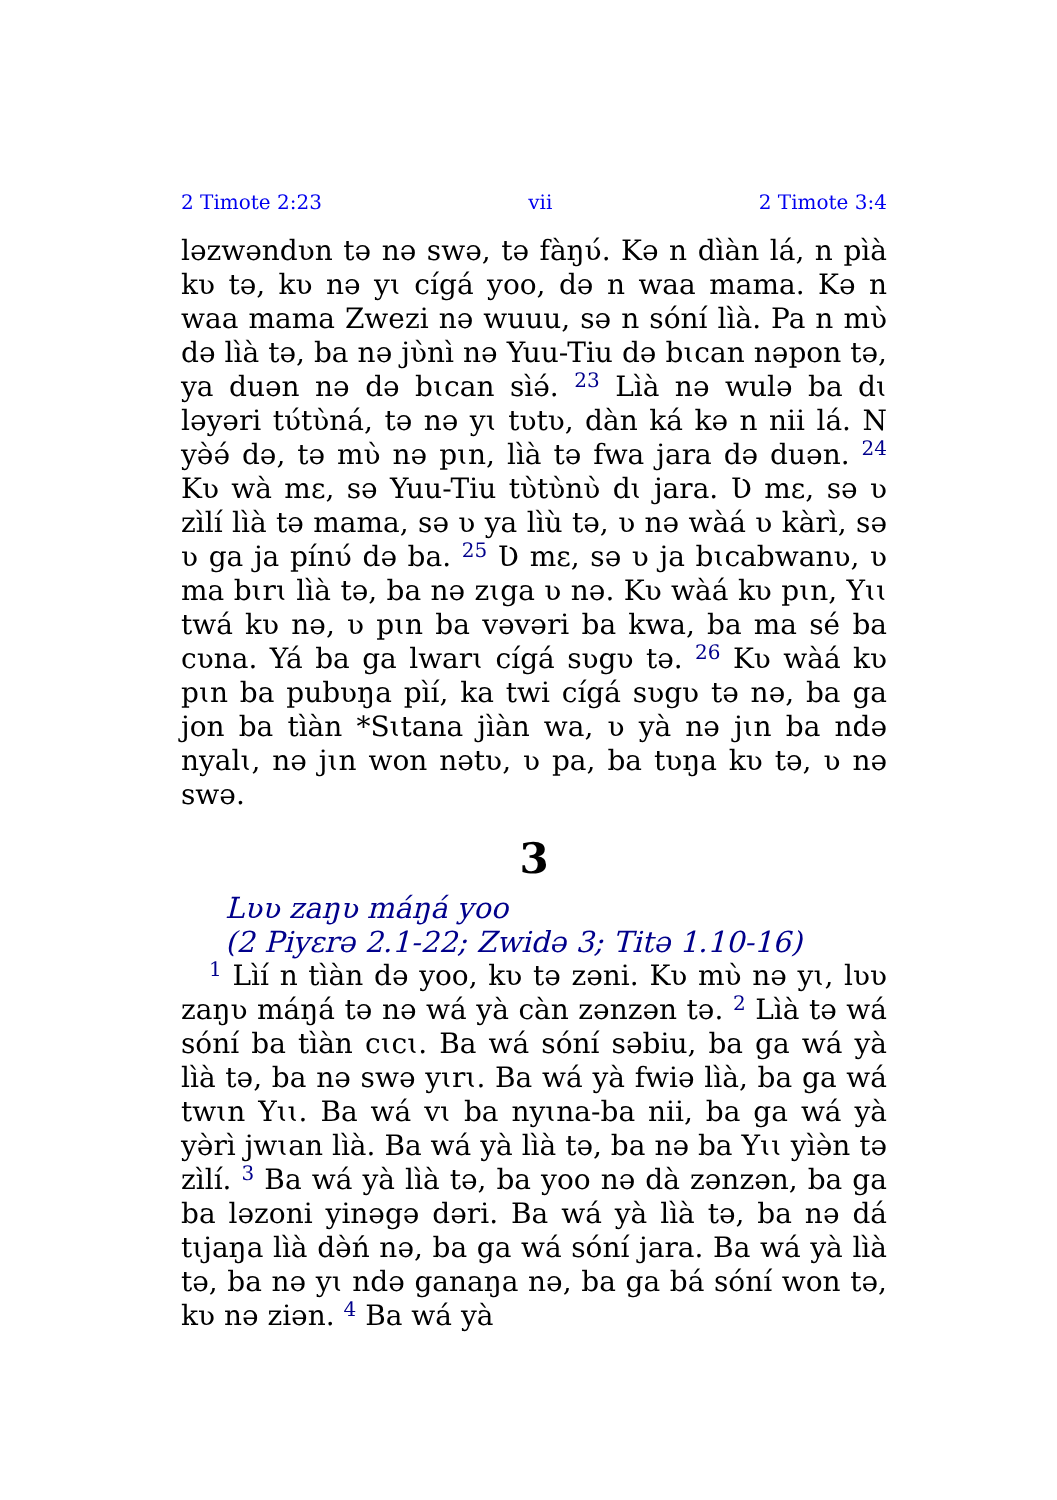2 Timote 2:23 vii 2 Timote 3:4
ləzwəndʋn tə nə swə, tə fàŋʋ́. Kə n dìàn lá, n pìà kʋ tə, kʋ nə yɩ cígá yoo, də n waa mama. Kə n waa mama Zwezi nə wuuu, sə n sóní lìà. Pa n mʋ̀ də lìà tə, ba nə jʋ̀nì nə Yuu-Tiu də bɩcan nəpon tə, ya duən nə də bɩcan sìə́. <sup>23</sup> Lìà nə wulə ba dɩ ləyəri tʋ́tʋ̀ná, tə nə yɩ tʋtʋ, dàn ká kə n nii lá. N yə̀ə́ də, tə mʋ̀ nə pɩn, lìà tə fwa jara də duən. <sup>24</sup> Kʋ wà mɛ, sə Yuu-Tiu tʋ̀tʋ̀nʋ̀ dɩ jara. Ʋ mɛ, sə ʋ zìlí lìà tə mama, sə ʋ ya lìù tə, ʋ nə wàá ʋ kàrì, sə ʋ ga ja pínʋ́ də ba. <sup>25</sup> Ʋ mɛ, sə ʋ ja bɩcabwanʋ, ʋ ma bɩrɩ lìà tə, ba nə zɩga ʋ nə. Kʋ wàá kʋ pɩn, Yɩɩ twá kʋ nə, ʋ pɩn ba vəvəri ba kwa, ba ma sé ba cʋna. Yá ba ga lwarɩ cígá sʋgʋ tə. <sup>26</sup> Kʋ wàá kʋ pɩn ba pubʋŋa pìí, ka twi cígá sʋgʋ tə nə, ba ga jon ba tìàn *Sɩtana jìàn wa, ʋ yà nə jɩn ba ndə nyalɩ, nə jɩn won nətʋ, ʋ pa, ba tʋŋa kʋ tə, ʋ nə swə.
3
Lʋʋ zaŋʋ máŋá yoo
(2 Piyɛrə 2.1-22; Zwidə 3; Titə 1.10-16)
<sup>1</sup> Lìí n tìàn də yoo, kʋ tə zəni. Kʋ mʋ̀ nə yɩ, lʋʋ zaŋʋ máŋá tə nə wá yà càn zənzən tə. <sup>2</sup> Lìà tə wá sóní ba tìàn cɩcɩ. Ba wá sóní səbiu, ba ga wá yà lìà tə, ba nə swə yɩrɩ. Ba wá yà fwiə lìà, ba ga wá twɩn Yɩɩ. Ba wá vɩ ba nyɩna-ba nii, ba ga wá yà yə̀rì jwɩan lìà. Ba wá yà lìà tə, ba nə ba Yɩɩ yìə̀n tə zìlí. <sup>3</sup> Ba wá yà lìà tə, ba yoo nə dà zənzən, ba ga ba ləzoni yinəgə dəri. Ba wá yà lìà tə, ba nə dá tɩjaŋa lìà də̀ń nə, ba ga wá sóní jara. Ba wá yà lìà tə, ba nə yɩ ndə ganaŋa nə, ba ga bá sóní won tə, kʋ nə ziən. <sup>4</sup> Ba wá yà